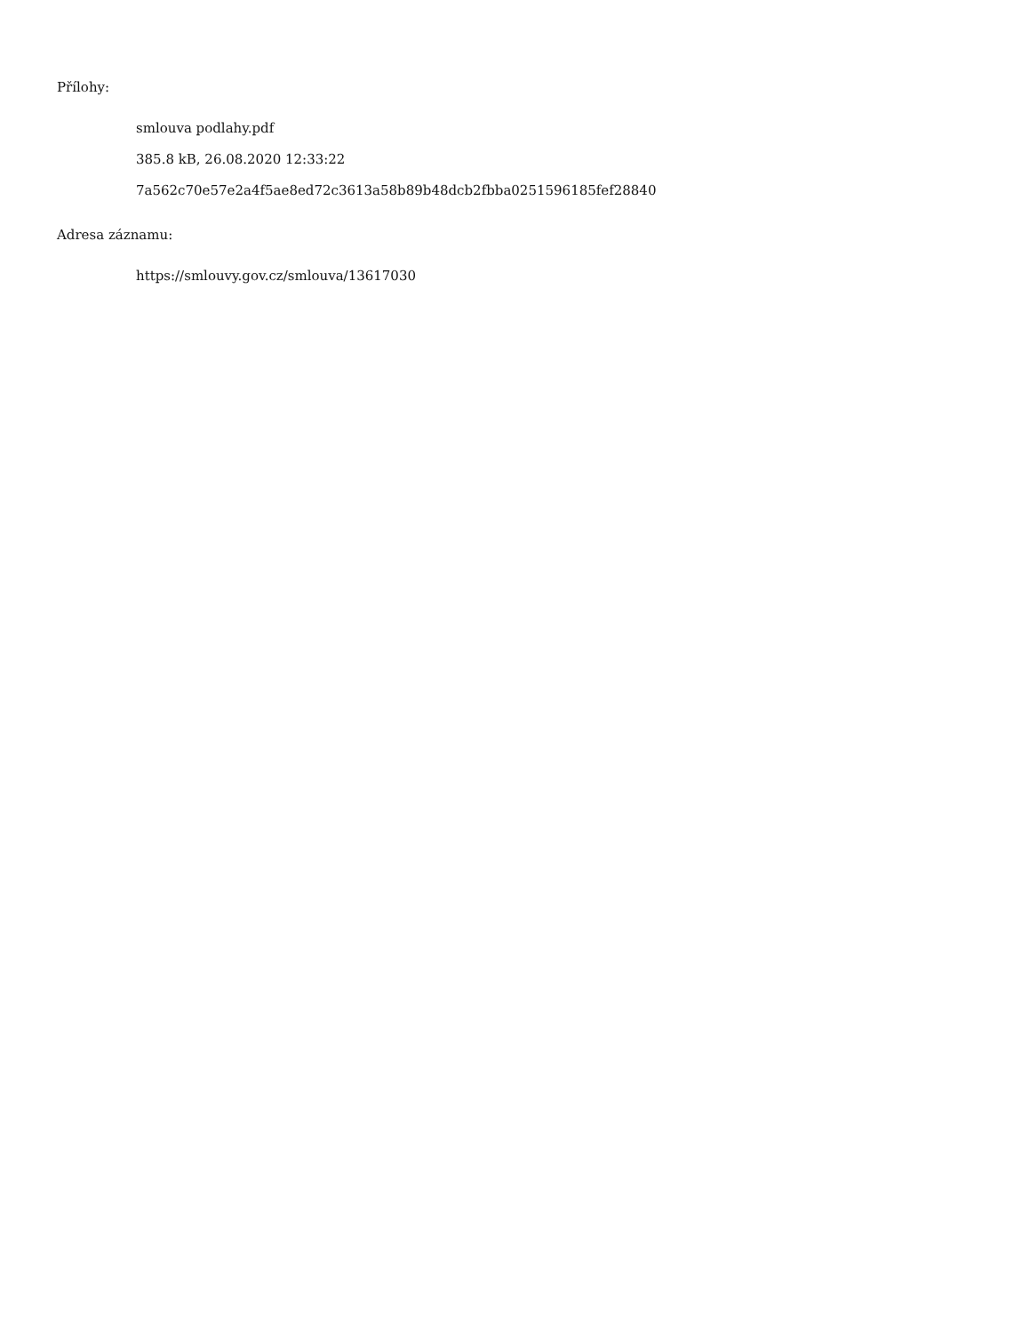Přílohy:
smlouva podlahy.pdf
385.8 kB, 26.08.2020 12:33:22
7a562c70e57e2a4f5ae8ed72c3613a58b89b48dcb2fbba0251596185fef28840
Adresa záznamu:
https://smlouvy.gov.cz/smlouva/13617030